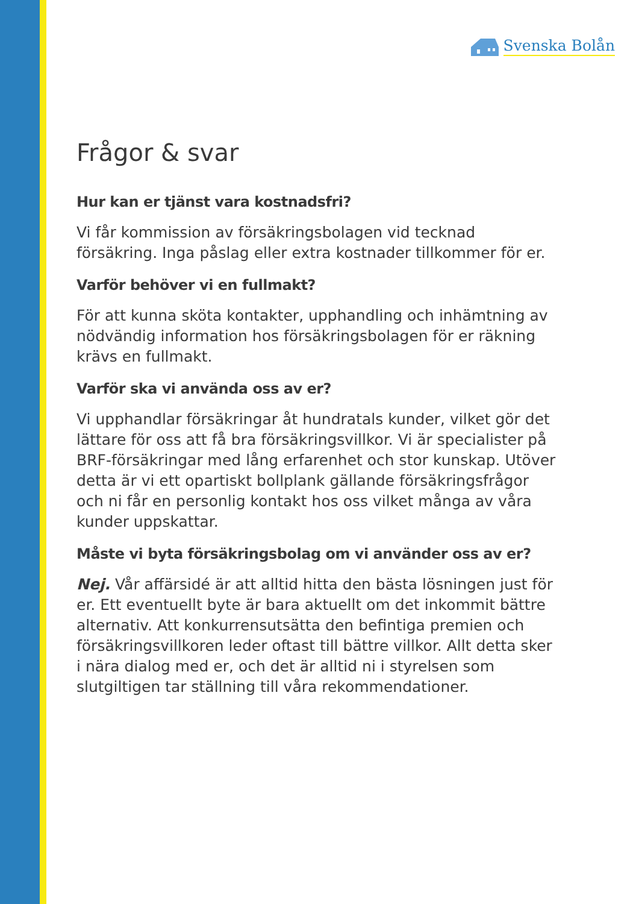Svenska Bolån
Frågor & svar
Hur kan er tjänst vara kostnadsfri?
Vi får kommission av försäkringsbolagen vid tecknad försäkring. Inga påslag eller extra kostnader tillkommer för er.
Varför behöver vi en fullmakt?
För att kunna sköta kontakter, upphandling och inhämtning av nödvändig information hos försäkringsbolagen för er räkning krävs en fullmakt.
Varför ska vi använda oss av er?
Vi upphandlar försäkringar åt hundratals kunder, vilket gör det lättare för oss att få bra försäkringsvillkor. Vi är specialister på BRF-försäkringar med lång erfarenhet och stor kunskap. Utöver detta är vi ett opartiskt bollplank gällande försäkringsfrågor och ni får en personlig kontakt hos oss vilket många av våra kunder uppskattar.
Måste vi byta försäkringsbolag om vi använder oss av er?
Nej. Vår affärsidé är att alltid hitta den bästa lösningen just för er. Ett eventuellt byte är bara aktuellt om det inkommit bättre alternativ. Att konkurrensutsätta den befintiga premien och försäkringsvillkoren leder oftast till bättre villkor. Allt detta sker i nära dialog med er, och det är alltid ni i styrelsen som slutgiltigen tar ställning till våra rekommendationer.